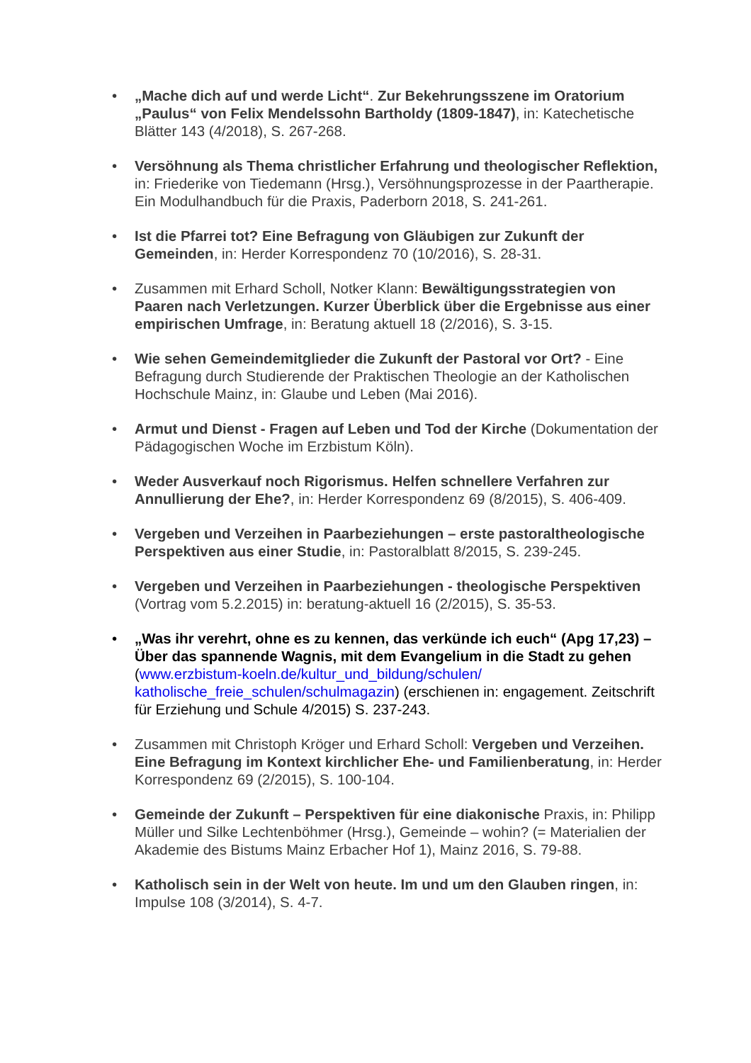• „Mache dich auf und werde Licht“. Zur Bekehrungsszene im Oratorium „Paulus“ von Felix Mendelssohn Bartholdy (1809-1847), in: Katechetische Blätter 143 (4/2018), S. 267-268.
• Versöhnung als Thema christlicher Erfahrung und theologischer Reflektion, in: Friederike von Tiedemann (Hrsg.), Versöhnungsprozesse in der Paartherapie. Ein Modulhandbuch für die Praxis, Paderborn 2018, S. 241-261.
• Ist die Pfarrei tot? Eine Befragung von Gläubigen zur Zukunft der Gemeinden, in: Herder Korrespondenz 70 (10/2016), S. 28-31.
• Zusammen mit Erhard Scholl, Notker Klann: Bewältigungsstrategien von Paaren nach Verletzungen. Kurzer Überblick über die Ergebnisse aus einer empirischen Umfrage, in: Beratung aktuell 18 (2/2016), S. 3-15.
• Wie sehen Gemeindemitglieder die Zukunft der Pastoral vor Ort? - Eine Befragung durch Studierende der Praktischen Theologie an der Katholischen Hochschule Mainz, in: Glaube und Leben (Mai 2016).
• Armut und Dienst - Fragen auf Leben und Tod der Kirche (Dokumentation der Pädagogischen Woche im Erzbistum Köln).
• Weder Ausverkauf noch Rigorismus. Helfen schnellere Verfahren zur Annullierung der Ehe?, in: Herder Korrespondenz 69 (8/2015), S. 406-409.
• Vergeben und Verzeihen in Paarbeziehungen – erste pastoraltheologische Perspektiven aus einer Studie, in: Pastoralblatt 8/2015, S. 239-245.
• Vergeben und Verzeihen in Paarbeziehungen - theologische Perspektiven (Vortrag vom 5.2.2015) in: beratung-aktuell 16 (2/2015), S. 35-53.
• „Was ihr verehrt, ohne es zu kennen, das verkünde ich euch“ (Apg 17,23) – Über das spannende Wagnis, mit dem Evangelium in die Stadt zu gehen (www.erzbistum-koeln.de/kultur_und_bildung/schulen/ katholische_freie_schulen/schulmagazin) (erschienen in: engagement. Zeitschrift für Erziehung und Schule 4/2015) S. 237-243.
• Zusammen mit Christoph Kröger und Erhard Scholl: Vergeben und Verzeihen. Eine Befragung im Kontext kirchlicher Ehe- und Familienberatung, in: Herder Korrespondenz 69 (2/2015), S. 100-104.
• Gemeinde der Zukunft – Perspektiven für eine diakonische Praxis, in: Philipp Müller und Silke Lechtenböhmer (Hrsg.), Gemeinde – wohin? (= Materialien der Akademie des Bistums Mainz Erbacher Hof 1), Mainz 2016, S. 79-88.
• Katholisch sein in der Welt von heute. Im und um den Glauben ringen, in: Impulse 108 (3/2014), S. 4-7.